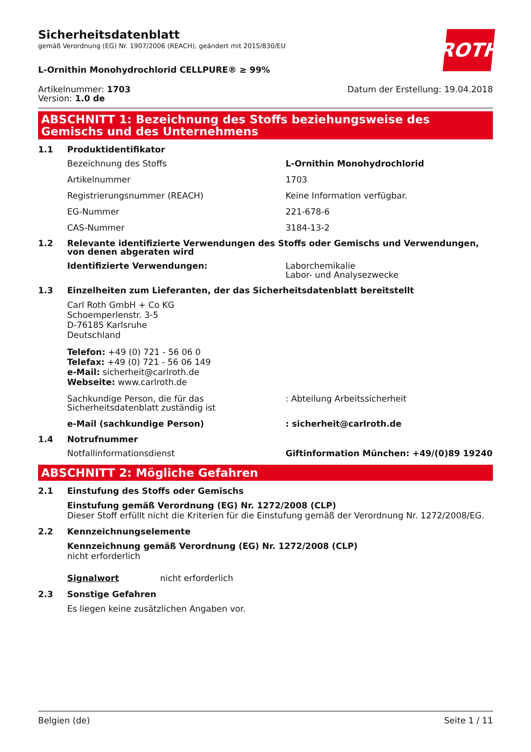ROTH
Sicherheitsdatenblatt
gemäß Verordnung (EG) Nr. 1907/2006 (REACH), geändert mit 2015/830/EU
L-Ornithin Monohydrochlorid CELLPURE® ≥ 99%
Artikelnummer: 1703
Version: 1.0 de
Datum der Erstellung: 19.04.2018
ABSCHNITT 1: Bezeichnung des Stoffs beziehungsweise des Gemischs und des Unternehmens
1.1 Produktidentifikator
Bezeichnung des Stoffs L-Ornithin Monohydrochlorid
Artikelnummer 1703
Registrierungsnummer (REACH) Keine Information verfügbar.
EG-Nummer 221-678-6
CAS-Nummer 3184-13-2
1.2 Relevante identifizierte Verwendungen des Stoffs oder Gemischs und Verwendungen, von denen abgeraten wird
Identifizierte Verwendungen: Laborchemikalie
Labor- und Analysezwecke
1.3 Einzelheiten zum Lieferanten, der das Sicherheitsdatenblatt bereitstellt
Carl Roth GmbH + Co KG
Schoemperlenstr. 3-5
D-76185 Karlsruhe
Deutschland
Telefon: +49 (0) 721 - 56 06 0
Telefax: +49 (0) 721 - 56 06 149
e-Mail: sicherheit@carlroth.de
Webseite: www.carlroth.de
Sachkundige Person, die für das Sicherheitsdatenblatt zuständig ist: Abteilung Arbeitssicherheit
e-Mail (sachkundige Person): sicherheit@carlroth.de
1.4 Notrufnummer
Notfallinformationsdienst Giftinformation München: +49/(0)89 19240
ABSCHNITT 2: Mögliche Gefahren
2.1 Einstufung des Stoffs oder Gemischs
Einstufung gemäß Verordnung (EG) Nr. 1272/2008 (CLP)
Dieser Stoff erfüllt nicht die Kriterien für die Einstufung gemäß der Verordnung Nr. 1272/2008/EG.
2.2 Kennzeichnungselemente
Kennzeichnung gemäß Verordnung (EG) Nr. 1272/2008 (CLP)
nicht erforderlich
Signalwort nicht erforderlich
2.3 Sonstige Gefahren
Es liegen keine zusätzlichen Angaben vor.
Belgien (de) Seite 1 / 11